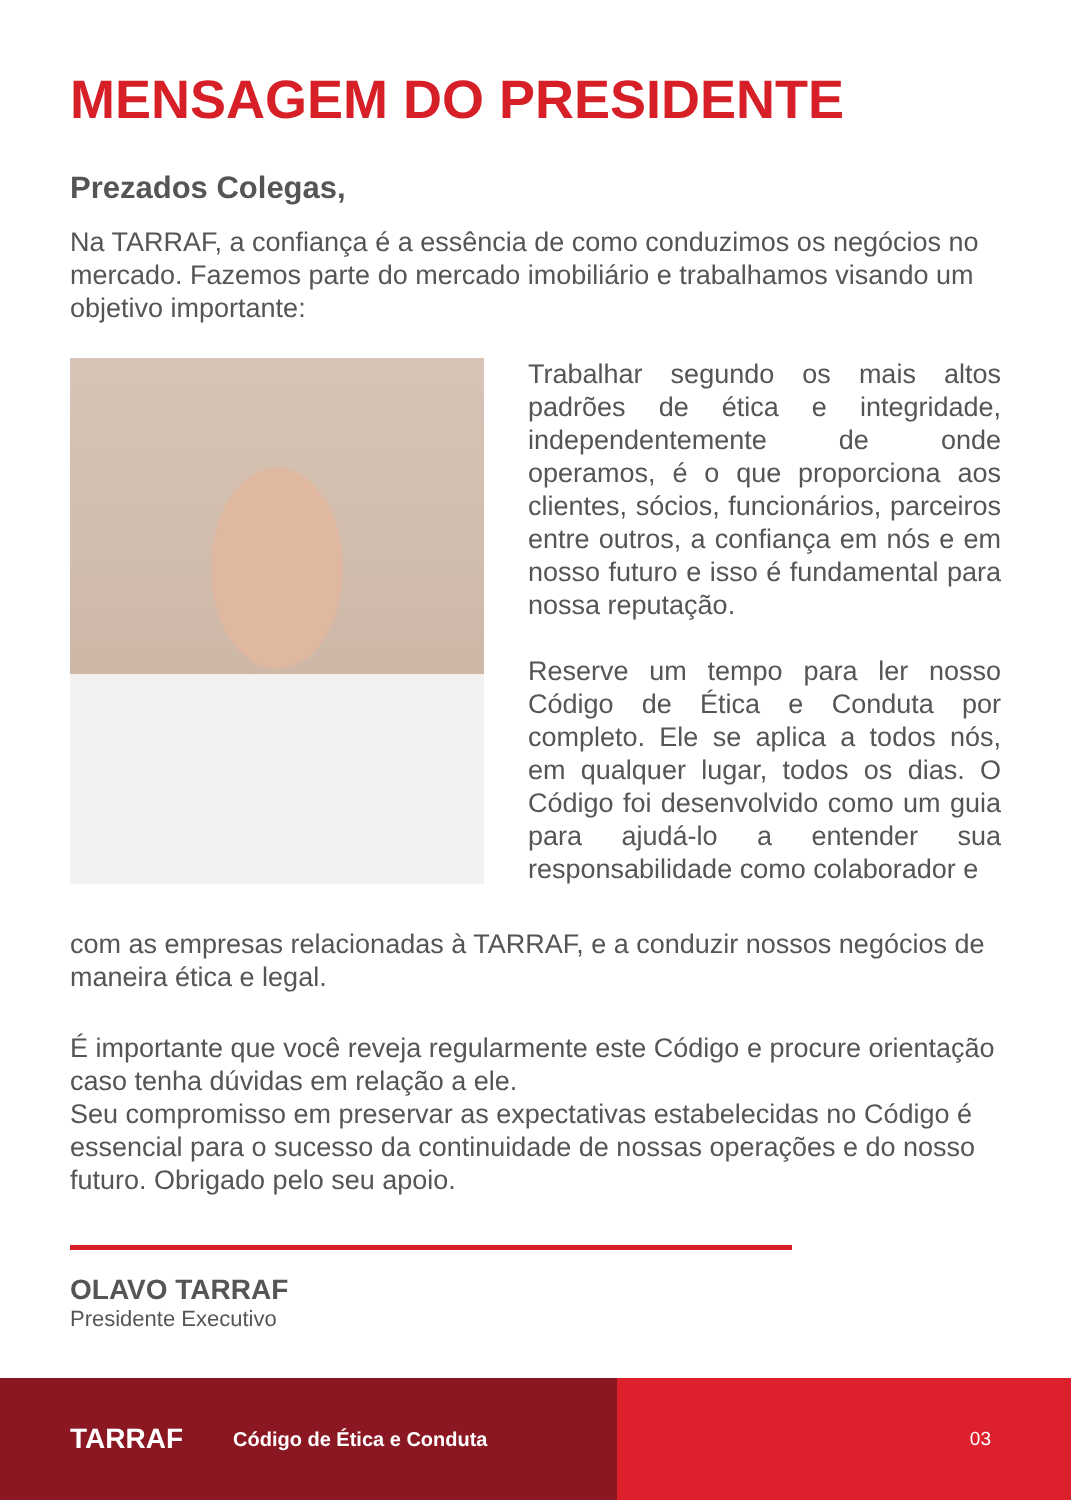MENSAGEM DO PRESIDENTE
Prezados Colegas,
Na TARRAF, a confiança é a essência de como conduzimos os negócios no mercado. Fazemos parte do mercado imobiliário e trabalhamos visando um objetivo importante:
Trabalhar segundo os mais altos padrões de ética e integridade, independentemente de onde operamos, é o que proporciona aos clientes, sócios, funcionários, parceiros entre outros, a confiança em nós e em nosso futuro e isso é fundamental para nossa reputação.
Reserve um tempo para ler nosso Código de Ética e Conduta por completo. Ele se aplica a todos nós, em qualquer lugar, todos os dias. O Código foi desenvolvido como um guia para ajudá-lo a entender sua responsabilidade como colaborador e
com as empresas relacionadas à TARRAF, e a conduzir nossos negócios de maneira ética e legal.
É importante que você reveja regularmente este Código e procure orientação caso tenha dúvidas em relação a ele.
Seu compromisso em preservar as expectativas estabelecidas no Código é essencial para o sucesso da continuidade de nossas operações e do nosso futuro. Obrigado pelo seu apoio.
OLAVO TARRAF
Presidente Executivo
TARRAF Código de Ética e Conduta 03